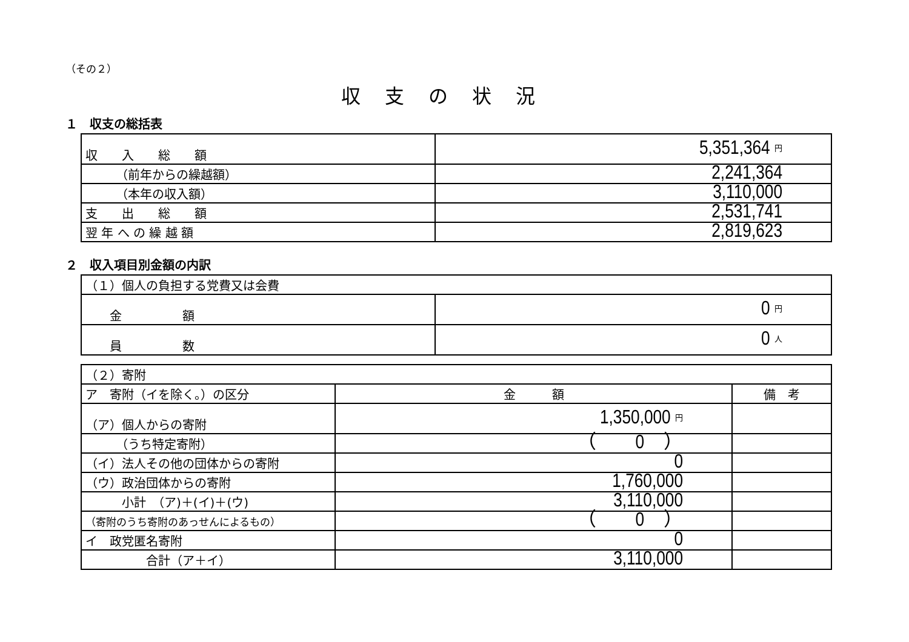（その２）
収支の状況
１　収支の総括表
| 収 入 総 額 | 5,351,364 円 |
| （前年からの繰越額） | 2,241,364 |
| （本年の収入額） | 3,110,000 |
| 支 出 総 額 | 2,531,741 |
| 翌 年 へ の 繰 越 額 | 2,819,623 |
２　収入項目別金額の内訳
| （１）個人の負担する党費又は会費 | |
| 金 額 | 0 円 |
| 員 数 | 0 人 |
| （２）寄附 | | |
| ア 寄附（イを除く。）の区分 | 金 額 | 備 考 |
| （ア）個人からの寄附 | 1,350,000 円 | |
| （うち特定寄附） | （ 0 ） | |
| （イ）法人その他の団体からの寄附 | 0 | |
| （ウ）政治団体からの寄附 | 1,760,000 | |
| 小計 （ア)＋(イ)＋(ウ) | 3,110,000 | |
| （寄附のうち寄附のあっせんによるもの） | （ 0 ） | |
| イ 政党匿名寄附 | 0 | |
| 合計（ア＋イ） | 3,110,000 | |